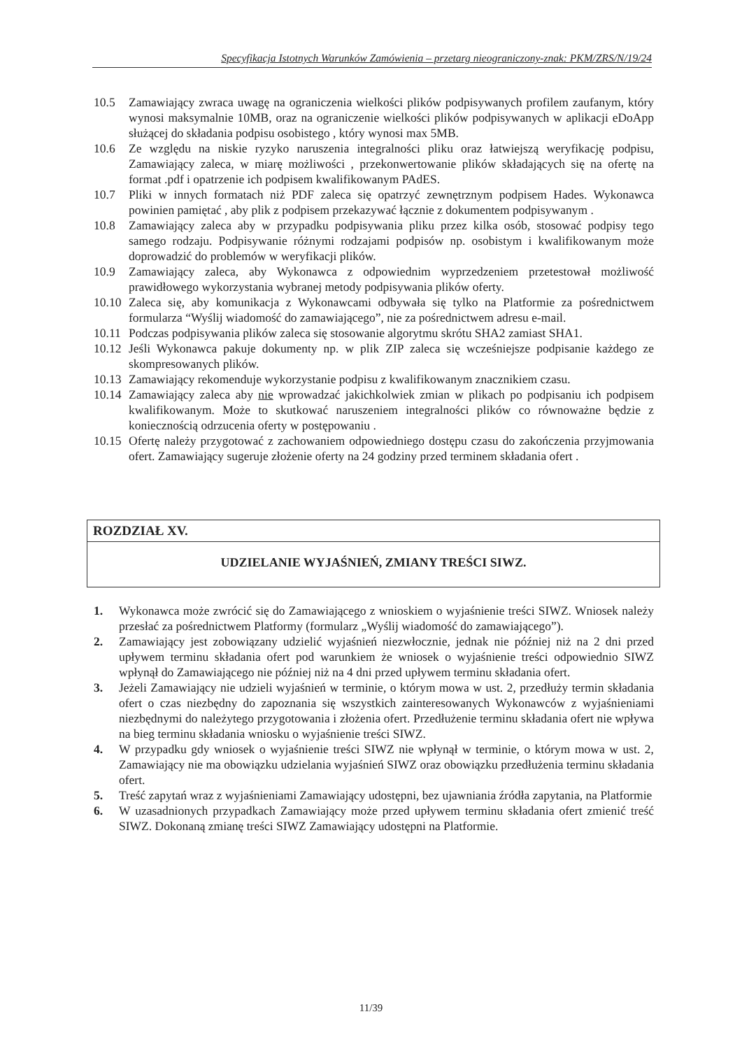Specyfikacja Istotnych Warunków Zamówienia – przetarg nieograniczony-znak: PKM/ZRS/N/19/24
10.5 Zamawiający zwraca uwagę na ograniczenia wielkości plików podpisywanych profilem zaufanym, który wynosi maksymalnie 10MB, oraz na ograniczenie wielkości plików podpisywanych w aplikacji eDoApp służącej do składania podpisu osobistego , który wynosi max 5MB.
10.6 Ze względu na niskie ryzyko naruszenia integralności pliku oraz łatwiejszą weryfikację podpisu, Zamawiający zaleca, w miarę możliwości , przekonwertowanie plików składających się na ofertę na format .pdf i opatrzenie ich podpisem kwalifikowanym PAdES.
10.7 Pliki w innych formatach niż PDF zaleca się opatrzyć zewnętrznym podpisem Hades. Wykonawca powinien pamiętać , aby plik z podpisem przekazywać łącznie z dokumentem podpisywanym .
10.8 Zamawiający zaleca aby w przypadku podpisywania pliku przez kilka osób, stosować podpisy tego samego rodzaju. Podpisywanie różnymi rodzajami podpisów np. osobistym i kwalifikowanym może doprowadzić do problemów w weryfikacji plików.
10.9 Zamawiający zaleca, aby Wykonawca z odpowiednim wyprzedzeniem przetestował możliwość prawidłowego wykorzystania wybranej metody podpisywania plików oferty.
10.10 Zaleca się, aby komunikacja z Wykonawcami odbywała się tylko na Platformie za pośrednictwem formularza “Wyślij wiadomość do zamawiającego”, nie za pośrednictwem adresu e-mail.
10.11 Podczas podpisywania plików zaleca się stosowanie algorytmu skrótu SHA2 zamiast SHA1.
10.12 Jeśli Wykonawca pakuje dokumenty np. w plik ZIP zaleca się wcześniejsze podpisanie każdego ze skompresowanych plików.
10.13 Zamawiający rekomenduje wykorzystanie podpisu z kwalifikowanym znacznikiem czasu.
10.14 Zamawiający zaleca aby nie wprowadzać jakichkolwiek zmian w plikach po podpisaniu ich podpisem kwalifikowanym. Może to skutkować naruszeniem integralności plików co równoważne będzie z koniecznością odrzucenia oferty w postępowaniu .
10.15 Ofertę należy przygotować z zachowaniem odpowiedniego dostępu czasu do zakończenia przyjmowania ofert. Zamawiający sugeruje złożenie oferty na 24 godziny przed terminem składania ofert .
ROZDZIAŁ XV.
UDZIELANIE WYJAŚNIEŃ, ZMIANY TREŚCI SIWZ.
1. Wykonawca może zwrócić się do Zamawiającego z wnioskiem o wyjaśnienie treści SIWZ. Wniosek należy przesłać za pośrednictwem Platformy (formularz „Wyślij wiadomość do zamawiającego”).
2. Zamawiający jest zobowiązany udzielić wyjaśnień niezwłocznie, jednak nie później niż na 2 dni przed upływem terminu składania ofert pod warunkiem że wniosek o wyjaśnienie treści odpowiednio SIWZ wpłynął do Zamawiającego nie później niż na 4 dni przed upływem terminu składania ofert.
3. Jeżeli Zamawiający nie udzieli wyjaśnień w terminie, o którym mowa w ust. 2, przedłuży termin składania ofert o czas niezbędny do zapoznania się wszystkich zainteresowanych Wykonawców z wyjaśnieniami niezbędnymi do należytego przygotowania i złożenia ofert. Przedłużenie terminu składania ofert nie wpływa na bieg terminu składania wniosku o wyjaśnienie treści SIWZ.
4. W przypadku gdy wniosek o wyjaśnienie treści SIWZ nie wpłynął w terminie, o którym mowa w ust. 2, Zamawiający nie ma obowiązku udzielania wyjaśnień SIWZ oraz obowiązku przedłużenia terminu składania ofert.
5. Treść zapytań wraz z wyjaśnieniami Zamawiający udostępni, bez ujawniania źródła zapytania, na Platformie
6. W uzasadnionych przypadkach Zamawiający może przed upływem terminu składania ofert zmienić treść SIWZ. Dokonaną zmianę treści SIWZ Zamawiający udostępni na Platformie.
11/39